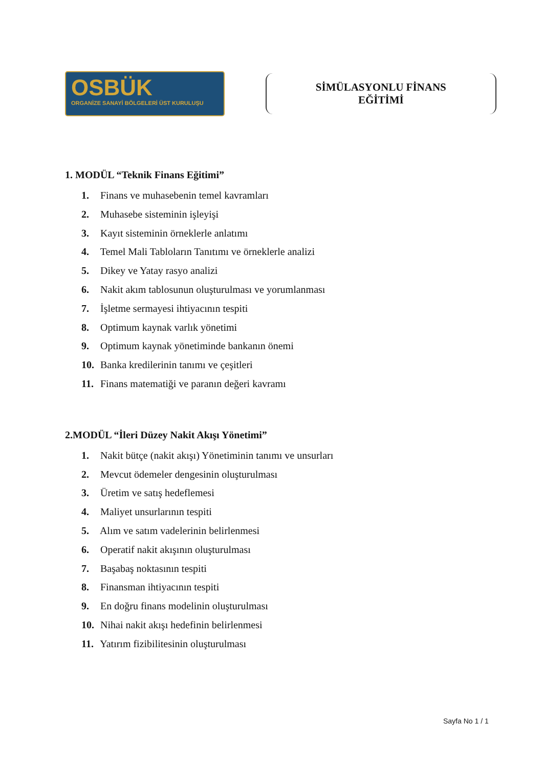OSBÜK
ORGANİZE SANAYİ BÖLGELERİ ÜST KURULUŞU
SİMÜLASYONLU FİNANS
EĞİTİMİ
1. MODÜL “Teknik Finans Eğitimi”
1. Finans ve muhasebenin temel kavramları
2. Muhasebe sisteminin işleyişi
3. Kayıt sisteminin örneklerle anlatımı
4. Temel Mali Tabloların Tanıtımı ve örneklerle analizi
5. Dikey ve Yatay rasyo analizi
6. Nakit akım tablosunun oluşturulması ve yorumlanması
7. İşletme sermayesi ihtiyacının tespiti
8. Optimum kaynak varlık yönetimi
9. Optimum kaynak yönetiminde bankanın önemi
10. Banka kredilerinin tanımı ve çeşitleri
11. Finans matematiği ve paranın değeri kavramı
2.MODÜL “İleri Düzey Nakit Akışı Yönetimi”
1. Nakit bütçe (nakit akışı) Yönetiminin tanımı ve unsurları
2. Mevcut ödemeler dengesinin oluşturulması
3. Üretim ve satış hedeflemesi
4. Maliyet unsurlarının tespiti
5. Alım ve satım vadelerinin belirlenmesi
6. Operatif nakit akışının oluşturulması
7. Başabaş noktasının tespiti
8. Finansman ihtiyacının tespiti
9. En doğru finans modelinin oluşturulması
10. Nihai nakit akışı hedefinin belirlenmesi
11. Yatırım fizibilitesinin oluşturulması
Sayfa No 1 / 1